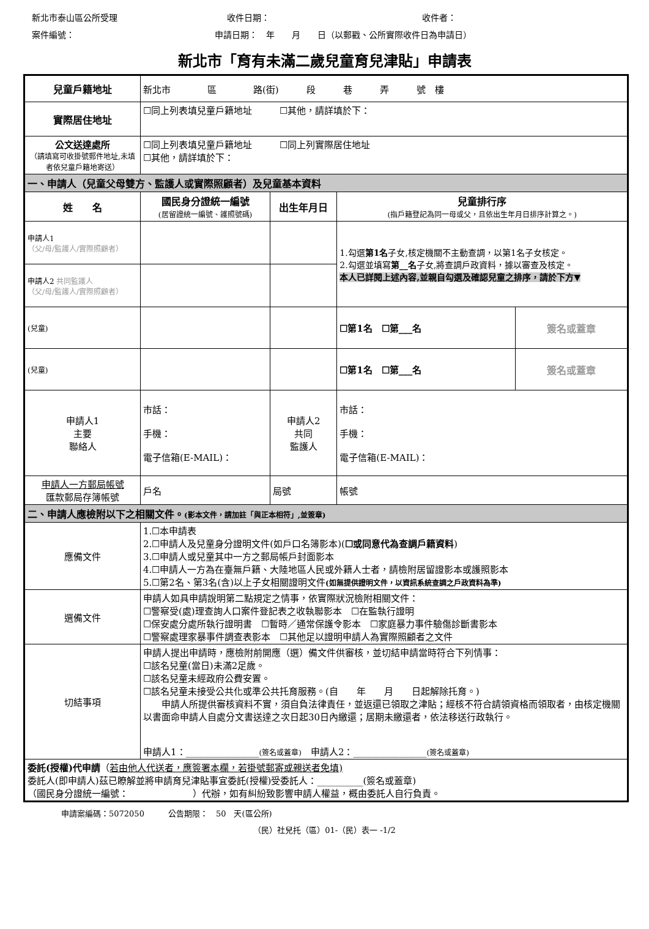新北市泰山區公所受理 收件日期： 收件者：
案件編號： 申請日期：　年　　月　　日（以郵戳、公所實際收件日為申請日）
新北市「育有未滿二歲兒童育兒津貼」申請表
| 兒童戶籍地址 | 新北市 區 路(街) 段 巷 弄 號 樓 | | | | |
| 實際居住地址 | ☐同上列表填兒童戶籍地址 ☐其他，請詳填於下： | | | | |
| 公文送達處所 （請填寫可收掛號郵件地址,未填者依兒童戶籍地寄送） | ☐同上列表填兒童戶籍地址 ☐同上列實際居住地址 ☐其他，請詳填於下： | | | | |
| 一、申請人（兒童父母雙方、監護人或實際照顧者）及兒童基本資料 | | | | | |
| 姓 名 | | 國民身分證統一編號 (居留證統一編號、護照號碼) | 出生年月日 | 兒童排行序 (指戶籍登記為同一母或父，且依出生年月日排序計算之。) | |
| 申請人1 （父/母/監護人/實際照顧者） | | | | 1.勾選 第1名 子女,核定機關不主動查調，以第1名子女核定。 2.勾選並填寫 第__名 子女,將查調戶政資料，據以審查及核定。 本人已詳閱上述內容,並親自勾選及確認兒童之排序，請於下方▼ | |
| 申請人2 共同監護人 （父/母/監護人/實際照顧者） | | | | | |
| (兒童) | | | | ☐第1名 ☐第___名 | 簽名或蓋章 |
| (兒童) | | | | ☐第1名 ☐第___名 | 簽名或蓋章 |
| 申請人1 主要 聯絡人 | 市話： 手機： 電子信箱(E-MAIL)： | | 申請人2 共同 監護人 | 市話： 手機： 電子信箱(E-MAIL)： | |
| 申請人一方郵局帳號 匯款郵局存簿帳號 | 戶名 | | 局號 | 帳號 | |
| 二、申請人應檢附以下之相關文件。 (影本文件，請加註「與正本相符」,並簽章) | | | | | |
| 應備文件 | 1.☐本申請表 2.☐申請人及兒童身分證明文件(如戶口名簿影本)( ☐或同意代為查調戶籍資料 ) 3.☐申請人或兒童其中一方之郵局帳戶封面影本 4.☐申請人一方為在臺無戶籍、大陸地區人民或外籍人士者，請檢附居留證影本或護照影本 5.☐第2名、第3名(含)以上子女相關證明文件 (如無提供證明文件，以資訊系統查調之戶政資料為準) | | | | |
| 選備文件 | 申請人如具申請說明第二點規定之情事，依實際狀況檢附相關文件： ☐警察受(處)理查詢人口案件登記表之收執聯影本 ☐在監執行證明 ☐保安處分處所執行證明書 ☐暫時／通常保護令影本 ☐家庭暴力事件驗傷診斷書影本 ☐警察處理家暴事件調查表影本 ☐其他足以證明申請人為實際照顧者之文件 | | | | |
| 切結事項 | 申請人提出申請時，應檢附前開應（選）備文件供審核，並切結申請當時符合下列情事： ☐該名兒童(當日)未滿2足歲。 ☐該名兒童未經政府公費安置。 ☐該名兒童未接受公共化或準公共托育服務。(自 年 月 日起解除托育。) 申請人所提供審核資料不實，須自負法律責任，並返還已領取之津貼；經核不符合請領資格而領取者，由核定機關以書面命申請人自處分文書送達之次日起30日內繳還；居期未繳還者，依法移送行政執行。 申請人1：________________ (簽名或蓋章) 申請人2：________________ (簽名或蓋章) | | | | |
| 委託(授權)代申請 （ 若由他人代送者，應簽署本欄，若掛號郵寄或親送者免填) 委託人(即申請人)茲已瞭解並將申請育兒津貼事宜委託(授權)受委託人：__________(簽名或蓋章) （國民身分證統一編號： ）代辦，如有糾紛致影響申請人權益，概由委託人自行負責。 | | | | | |
申請案編碼：5072050　　　公告期限：　50　天(區公所)
（民）社兒托（區）01-（民）表一 -1/2